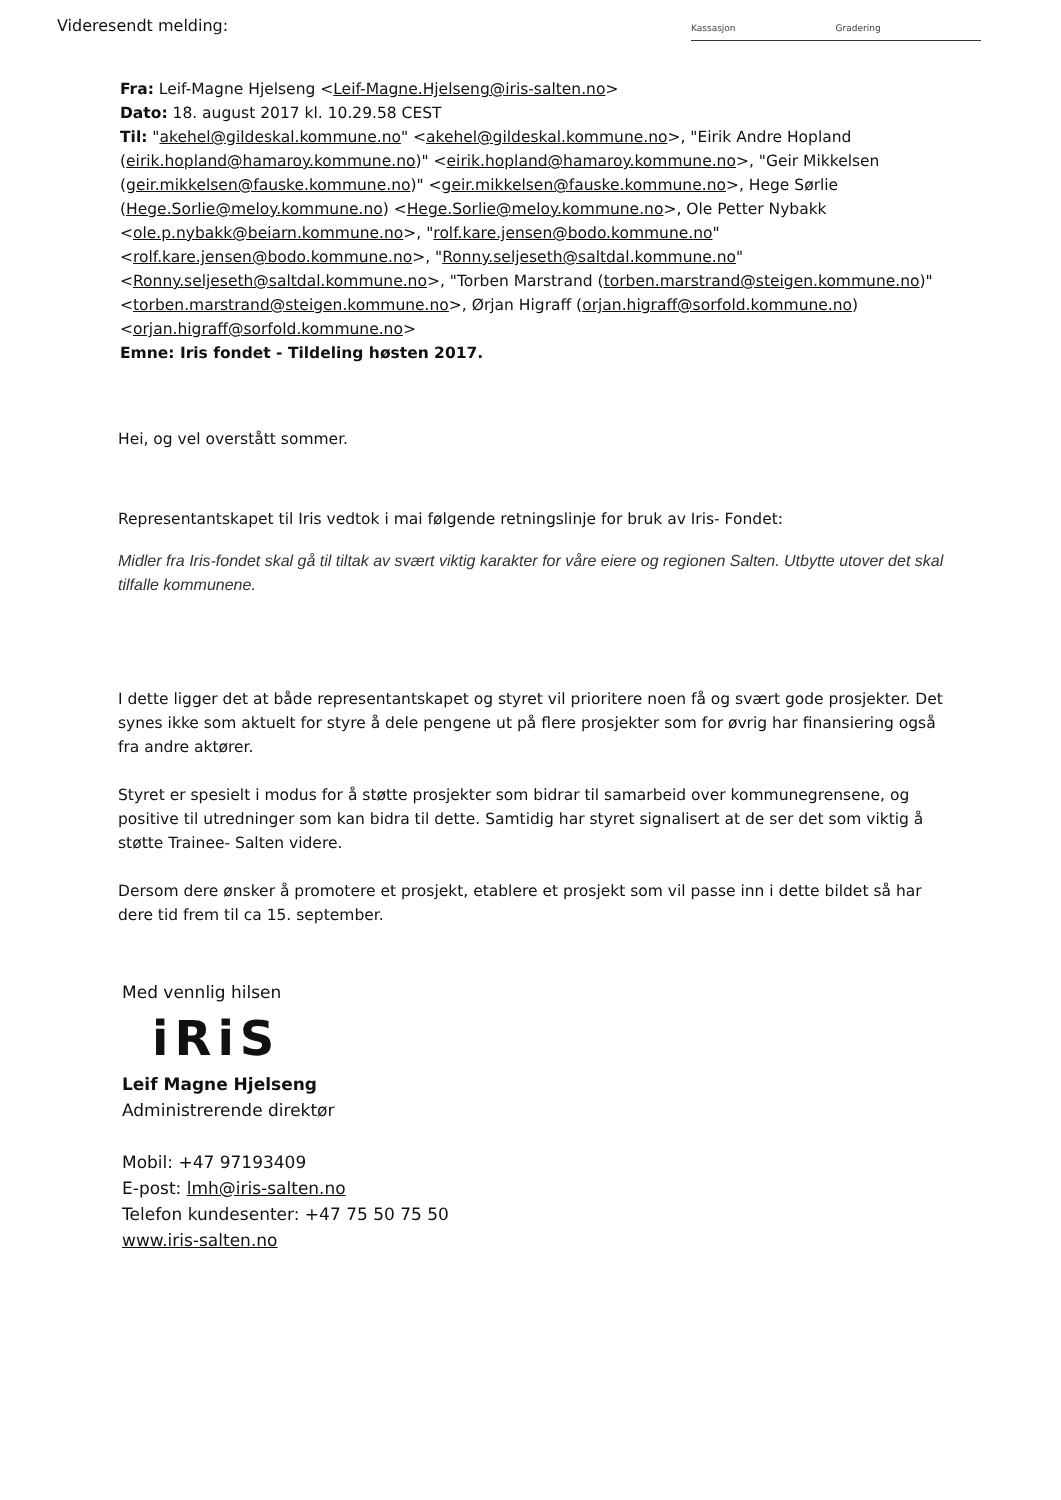Videresendt melding:
Kassasjon Gradering
Fra: Leif-Magne Hjelseng <Leif-Magne.Hjelseng@iris-salten.no>
Dato: 18. august 2017 kl. 10.29.58 CEST
Til: "akehel@gildeskal.kommune.no" <akehel@gildeskal.kommune.no>, "Eirik Andre Hopland (eirik.hopland@hamaroy.kommune.no)" <eirik.hopland@hamaroy.kommune.no>, "Geir Mikkelsen (geir.mikkelsen@fauske.kommune.no)" <geir.mikkelsen@fauske.kommune.no>, Hege Sørlie (Hege.Sorlie@meloy.kommune.no) <Hege.Sorlie@meloy.kommune.no>, Ole Petter Nybakk <ole.p.nybakk@beiarn.kommune.no>, "rolf.kare.jensen@bodo.kommune.no" <rolf.kare.jensen@bodo.kommune.no>, "Ronny.seljeseth@saltdal.kommune.no" <Ronny.seljeseth@saltdal.kommune.no>, "Torben Marstrand (torben.marstrand@steigen.kommune.no)" <torben.marstrand@steigen.kommune.no>, Ørjan Higraff (orjan.higraff@sorfold.kommune.no) <orjan.higraff@sorfold.kommune.no>
Emne: Iris fondet - Tildeling høsten 2017.
Hei, og vel overstått sommer.
Representantskapet til Iris vedtok i mai følgende retningslinje for bruk av Iris- Fondet:
Midler fra Iris-fondet skal gå til tiltak av svært viktig karakter for våre eiere og regionen Salten. Utbytte utover det skal tilfalle kommunene.
I dette ligger det at både representantskapet og styret vil prioritere noen få og svært gode prosjekter. Det synes ikke som aktuelt for styre å dele pengene ut på flere prosjekter som for øvrig har finansiering også fra andre aktører.
Styret er spesielt i modus for å støtte prosjekter som bidrar til samarbeid over kommunegrensene, og positive til utredninger som kan bidra til dette. Samtidig har styret signalisert at de ser det som viktig å støtte Trainee- Salten videre.
Dersom dere ønsker å promotere et prosjekt, etablere et prosjekt som vil passe inn i dette bildet så har dere tid frem til ca 15. september.
Med vennlig hilsen
iRiS
Leif Magne Hjelseng
Administrerende direktør
Mobil: +47 97193409
E-post: lmh@iris-salten.no
Telefon kundesenter: +47 75 50 75 50
www.iris-salten.no